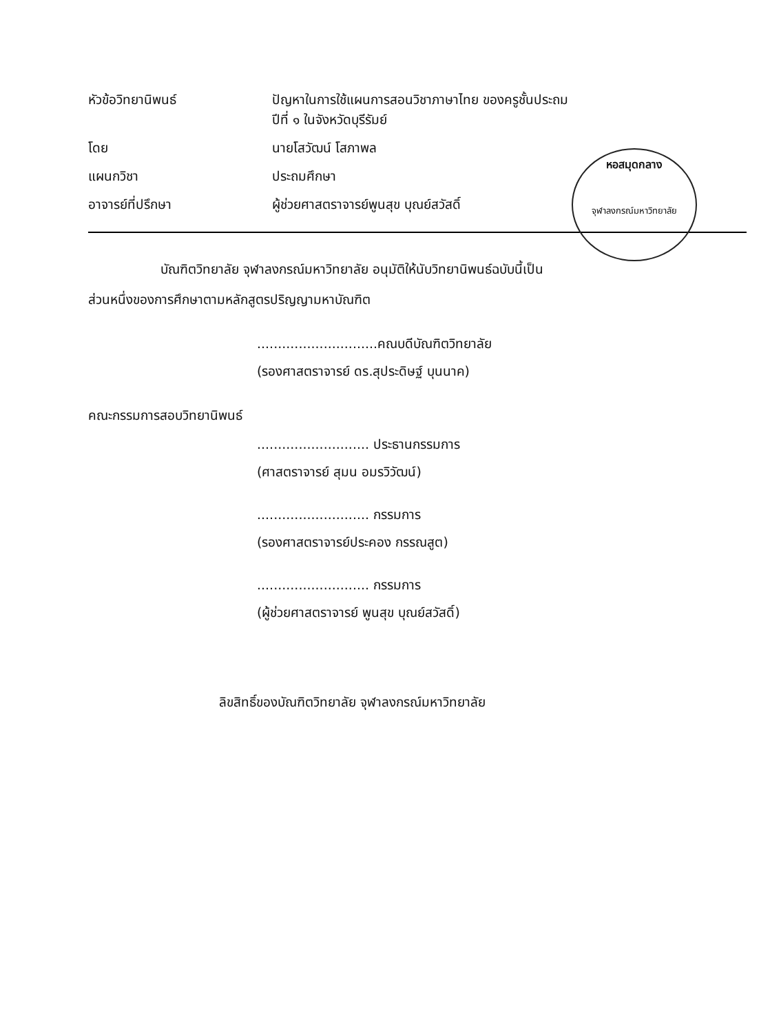| หัวข้อวิทยานิพนธ์ | ปัญหาในการใช้แผนการสอนวิชาภาษาไทย ของครูชั้นประถม ปีที่ ๑ ในจังหวัดบุรีรัมย์ |
| โดย | นายโสวัฒน์ โสภาพล |
| แผนกวิชา | ประถมศึกษา |
| อาจารย์ที่ปรึกษา | ผู้ช่วยศาสตราจารย์พูนสุข บุณย์สวัสดิ์ |
หอสมุดกลาง
จุฬาลงกรณ์มหาวิทยาลัย
บัณฑิตวิทยาลัย จุฬาลงกรณ์มหาวิทยาลัย อนุมัติให้นับวิทยานิพนธ์ฉบับนี้เป็น
ส่วนหนึ่งของการศึกษาตามหลักสูตรปริญญามหาบัณฑิต
.............................คณบดีบัณฑิตวิทยาลัย
(รองศาสตราจารย์ ดร.สุประดิษฐ์ บุนนาค)
คณะกรรมการสอบวิทยานิพนธ์
........................... ประธานกรรมการ
(ศาสตราจารย์ สุมน อมรวิวัฒน์)
........................... กรรมการ
(รองศาสตราจารย์ประคอง กรรณสูต)
........................... กรรมการ
(ผู้ช่วยศาสตราจารย์ พูนสุข บุณย์สวัสดิ์)
ลิขสิทธิ์ของบัณฑิตวิทยาลัย จุฬาลงกรณ์มหาวิทยาลัย